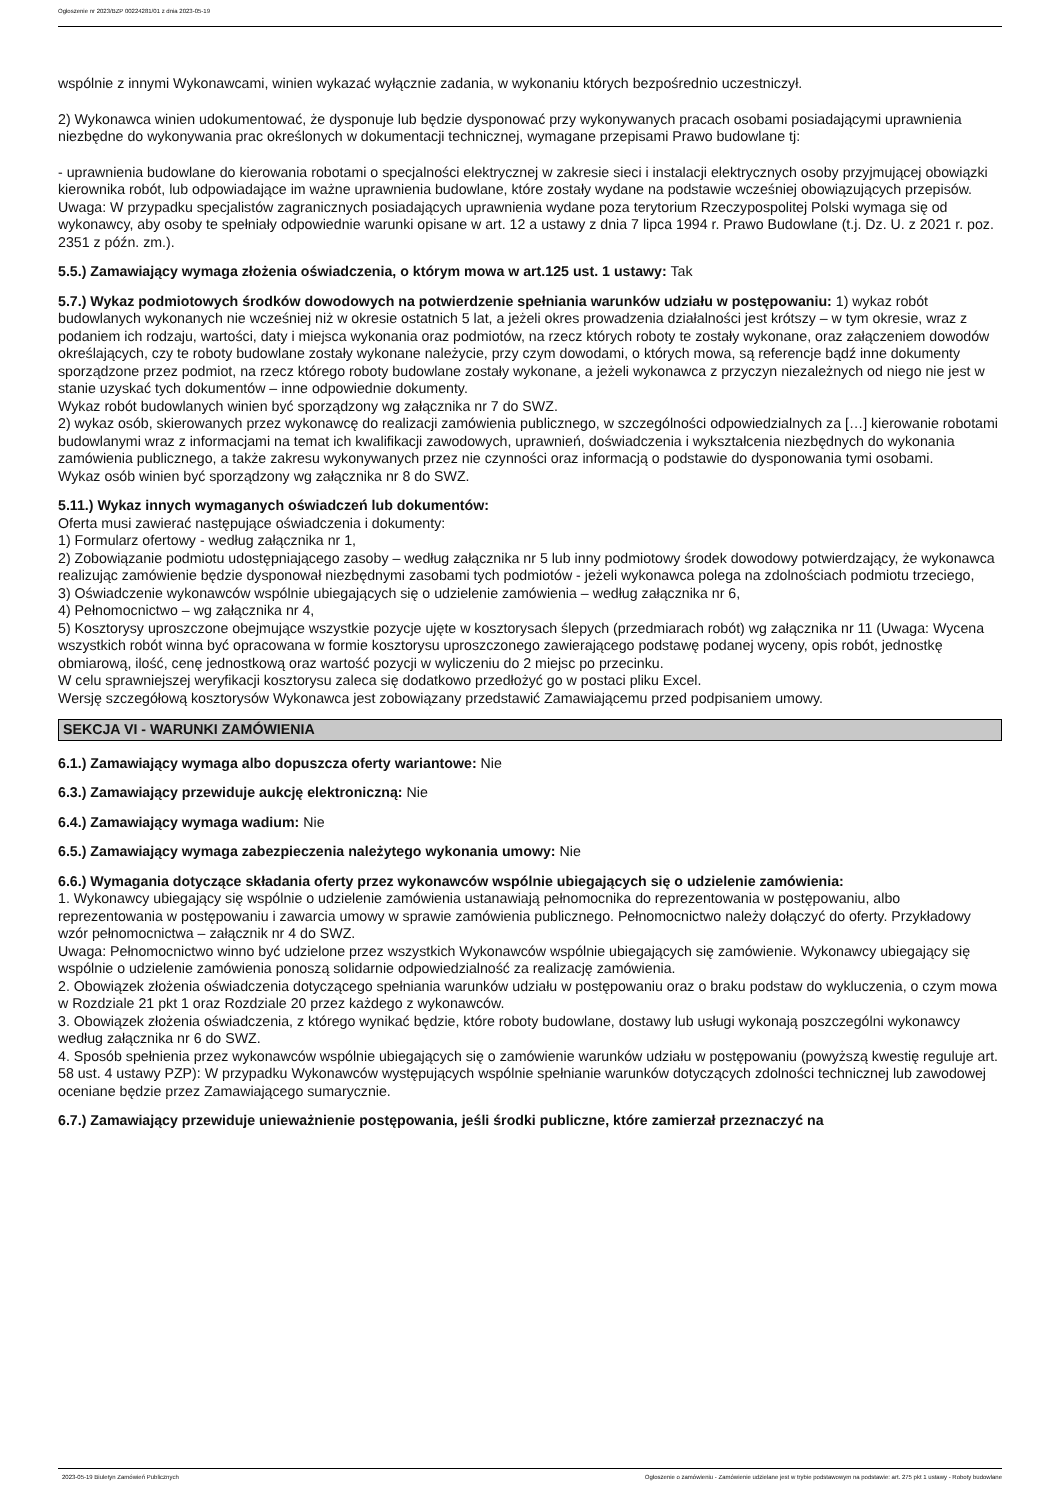Ogłoszenie nr 2023/BZP 00224281/01 z dnia 2023-05-19
wspólnie z innymi Wykonawcami, winien wykazać wyłącznie zadania, w wykonaniu których bezpośrednio uczestniczył.
2) Wykonawca winien udokumentować, że dysponuje lub będzie dysponować przy wykonywanych pracach osobami posiadającymi uprawnienia niezbędne do wykonywania prac określonych w dokumentacji technicznej, wymagane przepisami Prawo budowlane tj:
- uprawnienia budowlane do kierowania robotami o specjalności elektrycznej w zakresie sieci i instalacji elektrycznych osoby przyjmującej obowiązki kierownika robót, lub odpowiadające im ważne uprawnienia budowlane, które zostały wydane na podstawie wcześniej obowiązujących przepisów.
Uwaga: W przypadku specjalistów zagranicznych posiadających uprawnienia wydane poza terytorium Rzeczypospolitej Polski wymaga się od wykonawcy, aby osoby te spełniały odpowiednie warunki opisane w art. 12 a ustawy z dnia 7 lipca 1994 r. Prawo Budowlane (t.j. Dz. U. z 2021 r. poz. 2351 z późn. zm.).
5.5.) Zamawiający wymaga złożenia oświadczenia, o którym mowa w art.125 ust. 1 ustawy: Tak
5.7.) Wykaz podmiotowych środków dowodowych na potwierdzenie spełniania warunków udziału w postępowaniu: 1) wykaz robót budowlanych wykonanych nie wcześniej niż w okresie ostatnich 5 lat, a jeżeli okres prowadzenia działalności jest krótszy – w tym okresie, wraz z podaniem ich rodzaju, wartości, daty i miejsca wykonania oraz podmiotów, na rzecz których roboty te zostały wykonane, oraz załączeniem dowodów określających, czy te roboty budowlane zostały wykonane należycie, przy czym dowodami, o których mowa, są referencje bądź inne dokumenty sporządzone przez podmiot, na rzecz którego roboty budowlane zostały wykonane, a jeżeli wykonawca z przyczyn niezależnych od niego nie jest w stanie uzyskać tych dokumentów – inne odpowiednie dokumenty.
Wykaz robót budowlanych winien być sporządzony wg załącznika nr 7 do SWZ.
2) wykaz osób, skierowanych przez wykonawcę do realizacji zamówienia publicznego, w szczególności odpowiedzialnych za […] kierowanie robotami budowlanymi wraz z informacjami na temat ich kwalifikacji zawodowych, uprawnień, doświadczenia i wykształcenia niezbędnych do wykonania zamówienia publicznego, a także zakresu wykonywanych przez nie czynności oraz informacją o podstawie do dysponowania tymi osobami.
Wykaz osób winien być sporządzony wg załącznika nr 8 do SWZ.
5.11.) Wykaz innych wymaganych oświadczeń lub dokumentów:
Oferta musi zawierać następujące oświadczenia i dokumenty:
1) Formularz ofertowy - według załącznika nr 1,
2) Zobowiązanie podmiotu udostępniającego zasoby – według załącznika nr 5 lub inny podmiotowy środek dowodowy potwierdzający, że wykonawca realizując zamówienie będzie dysponował niezbędnymi zasobami tych podmiotów - jeżeli wykonawca polega na zdolnościach podmiotu trzeciego,
3) Oświadczenie wykonawców wspólnie ubiegających się o udzielenie zamówienia – według załącznika nr 6,
4) Pełnomocnictwo – wg załącznika nr 4,
5) Kosztorysy uproszczone obejmujące wszystkie pozycje ujęte w kosztorysach ślepych (przedmiarach robót) wg załącznika nr 11 (Uwaga: Wycena wszystkich robót winna być opracowana w formie kosztorysu uproszczonego zawierającego podstawę podanej wyceny, opis robót, jednostkę obmiarową, ilość, cenę jednostkową oraz wartość pozycji w wyliczeniu do 2 miejsc po przecinku.
W celu sprawniejszej weryfikacji kosztorysu zaleca się dodatkowo przedłożyć go w postaci pliku Excel.
Wersję szczegółową kosztorysów Wykonawca jest zobowiązany przedstawić Zamawiającemu przed podpisaniem umowy.
SEKCJA VI - WARUNKI ZAMÓWIENIA
6.1.) Zamawiający wymaga albo dopuszcza oferty wariantowe: Nie
6.3.) Zamawiający przewiduje aukcję elektroniczną: Nie
6.4.) Zamawiający wymaga wadium: Nie
6.5.) Zamawiający wymaga zabezpieczenia należytego wykonania umowy: Nie
6.6.) Wymagania dotyczące składania oferty przez wykonawców wspólnie ubiegających się o udzielenie zamówienia:
1. Wykonawcy ubiegający się wspólnie o udzielenie zamówienia ustanawiają pełnomocnika do reprezentowania w postępowaniu, albo reprezentowania w postępowaniu i zawarcia umowy w sprawie zamówienia publicznego. Pełnomocnictwo należy dołączyć do oferty. Przykładowy wzór pełnomocnictwa – załącznik nr 4 do SWZ.
Uwaga: Pełnomocnictwo winno być udzielone przez wszystkich Wykonawców wspólnie ubiegających się zamówienie. Wykonawcy ubiegający się wspólnie o udzielenie zamówienia ponoszą solidarnie odpowiedzialność za realizację zamówienia.
2. Obowiązek złożenia oświadczenia dotyczącego spełniania warunków udziału w postępowaniu oraz o braku podstaw do wykluczenia, o czym mowa w Rozdziale 21 pkt 1 oraz Rozdziale 20 przez każdego z wykonawców.
3. Obowiązek złożenia oświadczenia, z którego wynikać będzie, które roboty budowlane, dostawy lub usługi wykonają poszczególni wykonawcy według załącznika nr 6 do SWZ.
4. Sposób spełnienia przez wykonawców wspólnie ubiegających się o zamówienie warunków udziału w postępowaniu (powyższą kwestię reguluje art. 58 ust. 4 ustawy PZP): W przypadku Wykonawców występujących wspólnie spełnianie warunków dotyczących zdolności technicznej lub zawodowej oceniane będzie przez Zamawiającego sumarycznie.
6.7.) Zamawiający przewiduje unieważnienie postępowania, jeśli środki publiczne, które zamierzał przeznaczyć na
2023-05-19 Biuletyn Zamówień Publicznych Ogłoszenie o zamówieniu - Zamówienie udzielane jest w trybie podstawowym na podstawie: art. 275 pkt 1 ustawy - Roboty budowlane